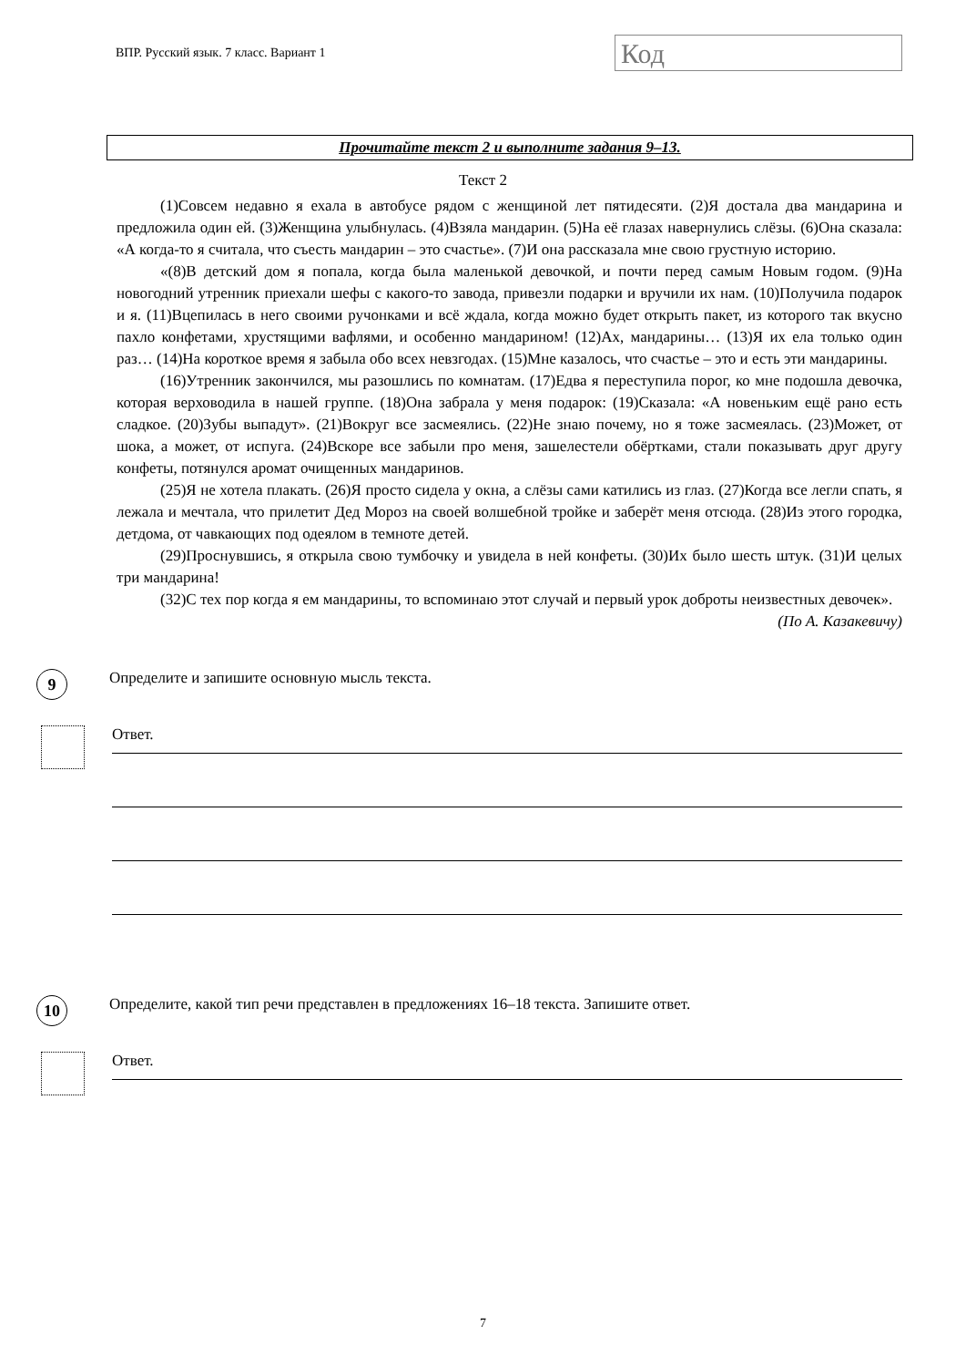ВПР. Русский язык. 7 класс. Вариант 1
Код
Прочитайте текст 2 и выполните задания 9–13.
Текст 2
(1)Совсем недавно я ехала в автобусе рядом с женщиной лет пятидесяти. (2)Я достала два мандарина и предложила один ей. (3)Женщина улыбнулась. (4)Взяла мандарин. (5)На её глазах навернулись слёзы. (6)Она сказала: «А когда-то я считала, что съесть мандарин – это счастье». (7)И она рассказала мне свою грустную историю.
«(8)В детский дом я попала, когда была маленькой девочкой, и почти перед самым Новым годом. (9)На новогодний утренник приехали шефы с какого-то завода, привезли подарки и вручили их нам. (10)Получила подарок и я. (11)Вцепилась в него своими ручонками и всё ждала, когда можно будет открыть пакет, из которого так вкусно пахло конфетами, хрустящими вафлями, и особенно мандарином! (12)Ах, мандарины… (13)Я их ела только один раз… (14)На короткое время я забыла обо всех невзгодах. (15)Мне казалось, что счастье – это и есть эти мандарины.
(16)Утренник закончился, мы разошлись по комнатам. (17)Едва я переступила порог, ко мне подошла девочка, которая верховодила в нашей группе. (18)Она забрала у меня подарок: (19)Сказала: «А новеньким ещё рано есть сладкое. (20)Зубы выпадут». (21)Вокруг все засмеялись. (22)Не знаю почему, но я тоже засмеялась. (23)Может, от шока, а может, от испуга. (24)Вскоре все забыли про меня, зашелестели обёртками, стали показывать друг другу конфеты, потянулся аромат очищенных мандаринов.
(25)Я не хотела плакать. (26)Я просто сидела у окна, а слёзы сами катились из глаз. (27)Когда все легли спать, я лежала и мечтала, что прилетит Дед Мороз на своей волшебной тройке и заберёт меня отсюда. (28)Из этого городка, детдома, от чавкающих под одеялом в темноте детей.
(29)Проснувшись, я открыла свою тумбочку и увидела в ней конфеты. (30)Их было шесть штук. (31)И целых три мандарина!
(32)С тех пор когда я ем мандарины, то вспоминаю этот случай и первый урок доброты неизвестных девочек».
(По А. Казакевичу)
9
Определите и запишите основную мысль текста.
Ответ.
10
Определите, какой тип речи представлен в предложениях 16–18 текста. Запишите ответ.
Ответ.
7